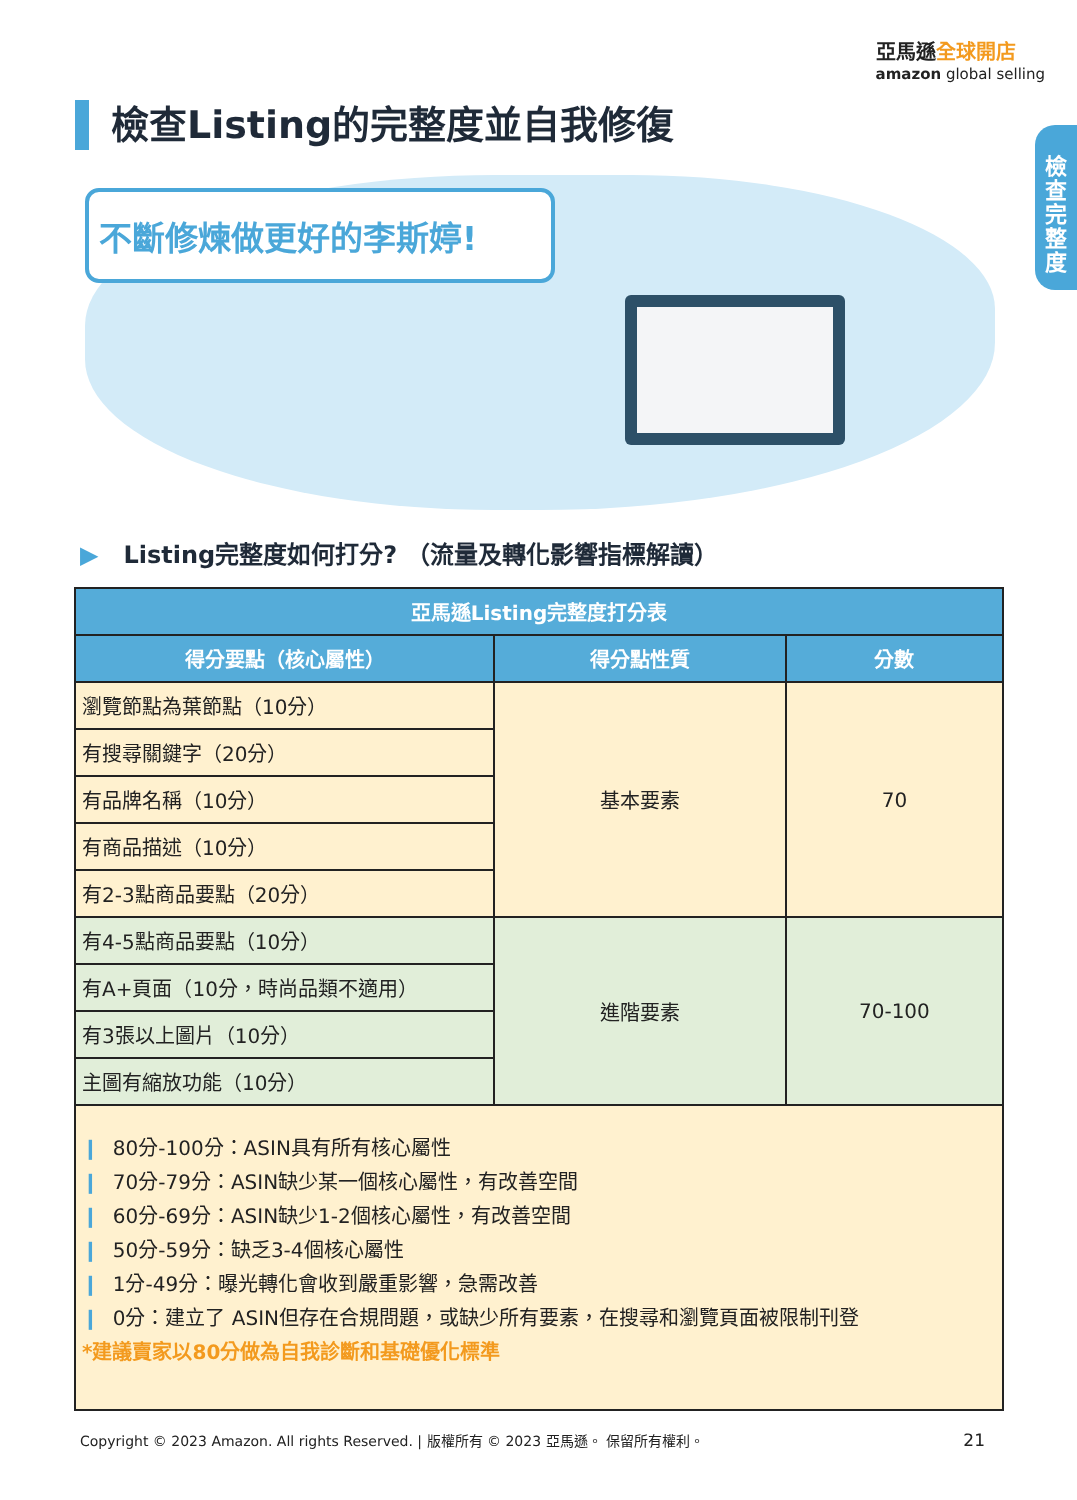亞馬遜全球開店
amazon global selling
檢查Listing的完整度並自我修復
檢查完整度
不斷修煉做更好的李斯婷!
▶ Listing完整度如何打分? （流量及轉化影響指標解讀）
| 亞馬遜Listing完整度打分表 | | |
| --- | --- | --- |
| 得分要點（核心屬性） | 得分點性質 | 分數 |
| 瀏覽節點為葉節點（10分） | 基本要素 | 70 |
| 有搜尋關鍵字（20分） | | |
| 有品牌名稱（10分） | | |
| 有商品描述（10分） | | |
| 有2-3點商品要點（20分） | | |
| 有4-5點商品要點（10分） | 進階要素 | 70-100 |
| 有A+頁面（10分，時尚品類不適用） | | |
| 有3張以上圖片（10分） | | |
| 主圖有縮放功能（10分） | | |
| ❙ 80分-100分：ASIN具有所有核心屬性 ❙ 70分-79分：ASIN缺少某一個核心屬性，有改善空間 ❙ 60分-69分：ASIN缺少1-2個核心屬性，有改善空間 ❙ 50分-59分：缺乏3-4個核心屬性 ❙ 1分-49分：曝光轉化會收到嚴重影響，急需改善 ❙ 0分：建立了 ASIN但存在合規問題，或缺少所有要素，在搜尋和瀏覽頁面被限制刊登 *建議賣家以80分做為自我診斷和基礎優化標準 | | |
Copyright © 2023 Amazon. All rights Reserved. | 版權所有 © 2023 亞馬遜。 保留所有權利。
21